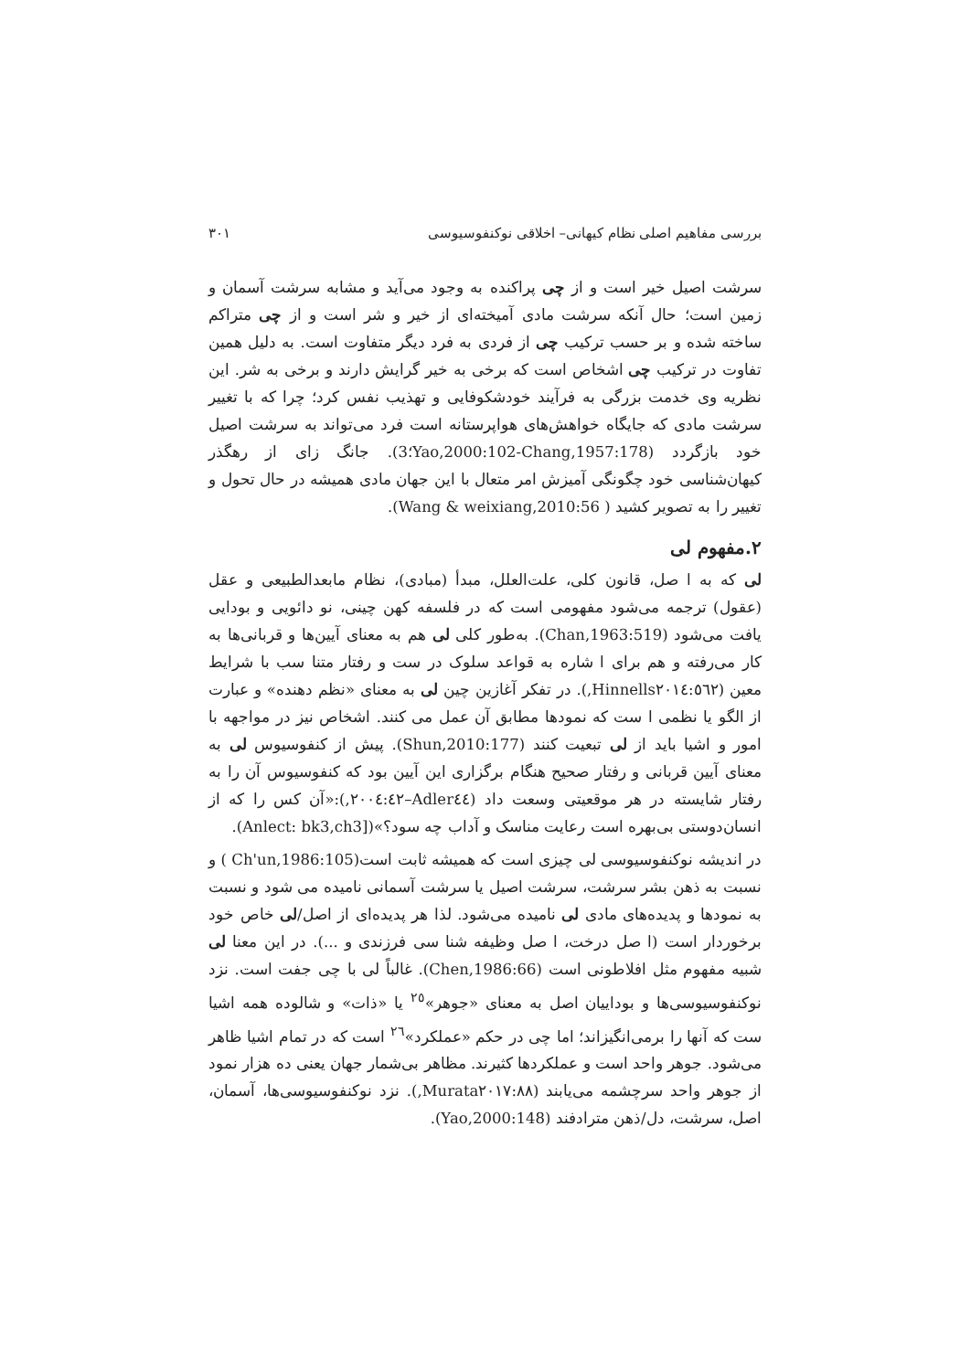بررسی مفاهیم اصلی نظام کیهانی– اخلاقی نوکنفوسیوسی ٣٠١
سرشت اصیل خیر است و از چی پراکنده به وجود می‌آید و مشابه سرشت آسمان و زمین است؛ حال آنکه سرشت مادی آمیخته‌ای از خیر و شر است و از چی متراکم ساخته شده و بر حسب ترکیب چی از فردی به فرد دیگر متفاوت است. به دلیل همین تفاوت در ترکیب چی اشخاص است که برخی به خیر گرایش دارند و برخی به شر. این نظریه وی خدمت بزرگی به فرآیند خودشکوفایی و تهذیب نفس کرد؛ چرا که با تغییر سرشت مادی که جایگاه خواهش‌های هواپرستانه است فرد می‌تواند به سرشت اصیل خود بازگردد (Yao,2000:102-Chang,1957:178؛3). جانگ زای از رهگذر کیهان‌شناسی خود چگونگی آمیزش امر متعال با این جهان مادی همیشه در حال تحول و تغییر را به تصویر کشید ( Wang & weixiang,2010:56).
۲.مفهوم لی
لی که به ا صل، قانون کلی، علت‌العلل، مبدأ (مبادی)، نظام مابعدالطبیعی و عقل (عقول) ترجمه می‌شود مفهومی است که در فلسفه کهن چینی، نو دائویی و بودایی یافت می‌شود (Chan,1963:519). به‌طور کلی لی هم به معنای آیین‌ها و قربانی‌ها به کار می‌رفته و هم برای ا شاره به قواعد سلوک در ست و رفتار متنا سب با شرایط معین (Hinnells٢٠١٤:٥٦٢,). در تفکر آغازین چین لی به معنای «نظم دهنده» و عبارت از الگو یا نظمی ا ست که نمودها مطابق آن عمل می کنند. اشخاص نیز در مواجهه با امور و اشیا باید از لی تبعیت کنند (Shun,2010:177). پیش از کنفوسیوس لی به معنای آیین قربانی و رفتار صحیح هنگام برگزاری این آیین بود که کنفوسیوس آن را به رفتار شایسته در هر موقعیتی وسعت داد (Adler٤٤–٢٠٠٤:٤٢,):«آن کس را که از انسان‌دوستی بی‌بهره است رعایت مناسک و آداب چه سود؟»([Anlect: bk3,ch3).
در اندیشه نوکنفوسیوسی لی چیزی است که همیشه ثابت است(Ch'un,1986:105 ) و نسبت به ذهن بشر سرشت، سرشت اصیل یا سرشت آسمانی نامیده می شود و نسبت به نمودها و پدیده‌های مادی لی نامیده می‌شود. لذا هر پدیده‌ای از اصل/لی خاص خود برخوردار است (ا صل درخت، ا صل وظیفه شنا سی فرزندی و ...). در این معنا لی شبیه مفهوم مثل افلاطونی است (Chen,1986:66). غالباً لی با چی جفت است. نزد نوکنفوسیوسی‌ها و بوداییان اصل به معنای «جوهر»<sup>٢٥</sup> یا «ذات» و شالوده همه اشیا ست که آنها را برمی‌انگیزاند؛ اما چی در حکم «عملکرد»<sup>٢٦</sup> است که در تمام اشیا ظاهر می‌شود. جوهر واحد است و عملکردها کثیرند. مظاهر بی‌شمار جهان یعنی ده هزار نمود از جوهر واحد سرچشمه می‌یابند (Murata٢٠١٧:٨٨,). نزد نوکنفوسیوسی‌ها، آسمان، اصل، سرشت، دل/ذهن مترادفند (Yao,2000:148).